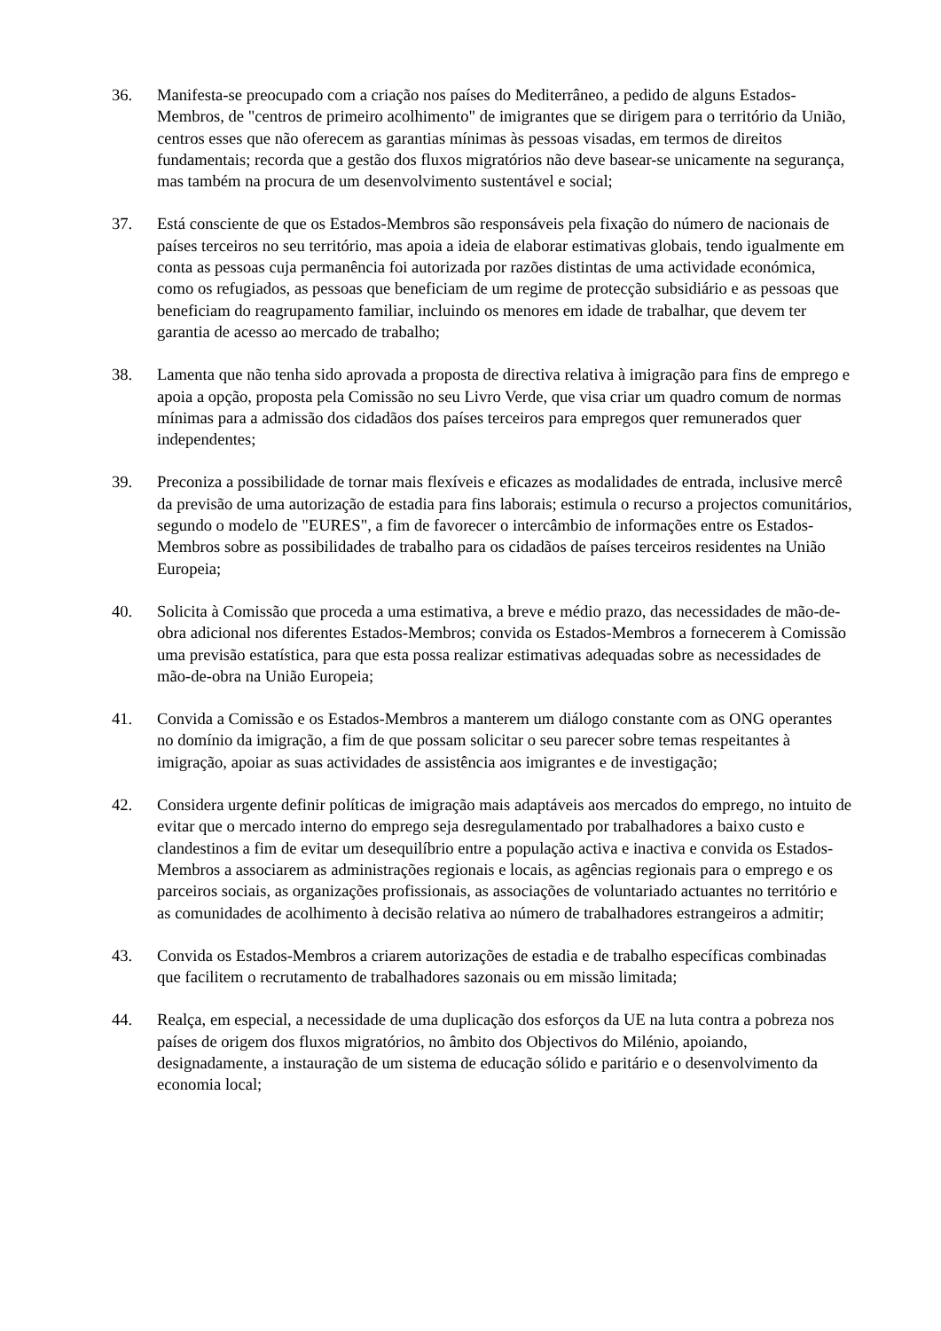36. Manifesta-se preocupado com a criação nos países do Mediterrâneo, a pedido de alguns Estados-Membros, de "centros de primeiro acolhimento" de imigrantes que se dirigem para o território da União, centros esses que não oferecem as garantias mínimas às pessoas visadas, em termos de direitos fundamentais; recorda que a gestão dos fluxos migratórios não deve basear-se unicamente na segurança, mas também na procura de um desenvolvimento sustentável e social;
37. Está consciente de que os Estados-Membros são responsáveis pela fixação do número de nacionais de países terceiros no seu território, mas apoia a ideia de elaborar estimativas globais, tendo igualmente em conta as pessoas cuja permanência foi autorizada por razões distintas de uma actividade económica, como os refugiados, as pessoas que beneficiam de um regime de protecção subsidiário e as pessoas que beneficiam do reagrupamento familiar, incluindo os menores em idade de trabalhar, que devem ter garantia de acesso ao mercado de trabalho;
38. Lamenta que não tenha sido aprovada a proposta de directiva relativa à imigração para fins de emprego e apoia a opção, proposta pela Comissão no seu Livro Verde, que visa criar um quadro comum de normas mínimas para a admissão dos cidadãos dos países terceiros para empregos quer remunerados quer independentes;
39. Preconiza a possibilidade de tornar mais flexíveis e eficazes as modalidades de entrada, inclusive mercê da previsão de uma autorização de estadia para fins laborais; estimula o recurso a projectos comunitários, segundo o modelo de "EURES", a fim de favorecer o intercâmbio de informações entre os Estados-Membros sobre as possibilidades de trabalho para os cidadãos de países terceiros residentes na União Europeia;
40. Solicita à Comissão que proceda a uma estimativa, a breve e médio prazo, das necessidades de mão-de-obra adicional nos diferentes Estados-Membros; convida os Estados-Membros a fornecerem à Comissão uma previsão estatística, para que esta possa realizar estimativas adequadas sobre as necessidades de mão-de-obra na União Europeia;
41. Convida a Comissão e os Estados-Membros a manterem um diálogo constante com as ONG operantes no domínio da imigração, a fim de que possam solicitar o seu parecer sobre temas respeitantes à imigração, apoiar as suas actividades de assistência aos imigrantes e de investigação;
42. Considera urgente definir políticas de imigração mais adaptáveis aos mercados do emprego, no intuito de evitar que o mercado interno do emprego seja desregulamentado por trabalhadores a baixo custo e clandestinos a fim de evitar um desequilíbrio entre a população activa e inactiva e convida os Estados-Membros a associarem as administrações regionais e locais, as agências regionais para o emprego e os parceiros sociais, as organizações profissionais, as associações de voluntariado actuantes no território e as comunidades de acolhimento à decisão relativa ao número de trabalhadores estrangeiros a admitir;
43. Convida os Estados-Membros a criarem autorizações de estadia e de trabalho específicas combinadas que facilitem o recrutamento de trabalhadores sazonais ou em missão limitada;
44. Realça, em especial, a necessidade de uma duplicação dos esforços da UE na luta contra a pobreza nos países de origem dos fluxos migratórios, no âmbito dos Objectivos do Milénio, apoiando, designadamente, a instauração de um sistema de educação sólido e paritário e o desenvolvimento da economia local;